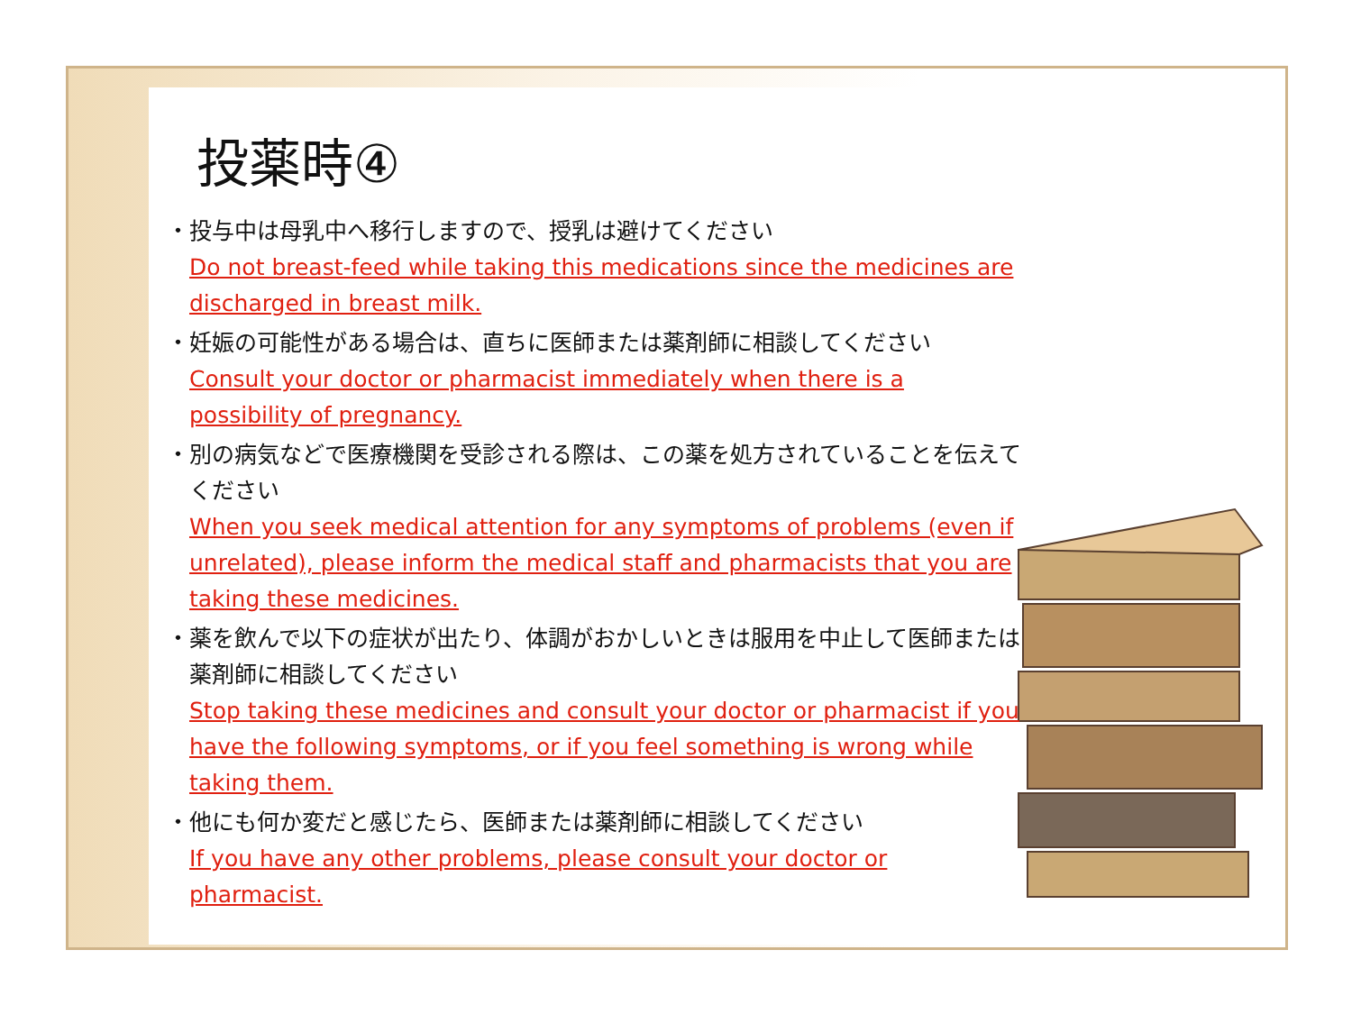投薬時④
・ 投与中は母乳中へ移行しますので、授乳は避けてください
Do not breast-feed while taking this medications since the medicines are discharged in breast milk.
・ 妊娠の可能性がある場合は、直ちに医師または薬剤師に相談してください
Consult your doctor or pharmacist immediately when there is a possibility of pregnancy.
・ 別の病気などで医療機関を受診される際は、この薬を処方されていることを伝えてください
When you seek medical attention for any symptoms of problems (even if unrelated), please inform the medical staff and pharmacists that you are taking these medicines.
・ 薬を飲んで以下の症状が出たり、体調がおかしいときは服用を中止して医師または薬剤師に相談してください
Stop taking these medicines and consult your doctor or pharmacist if you have the following symptoms, or if you feel something is wrong while taking them.
・ 他にも何か変だと感じたら、医師または薬剤師に相談してください
If you have any other problems, please consult your doctor or pharmacist.